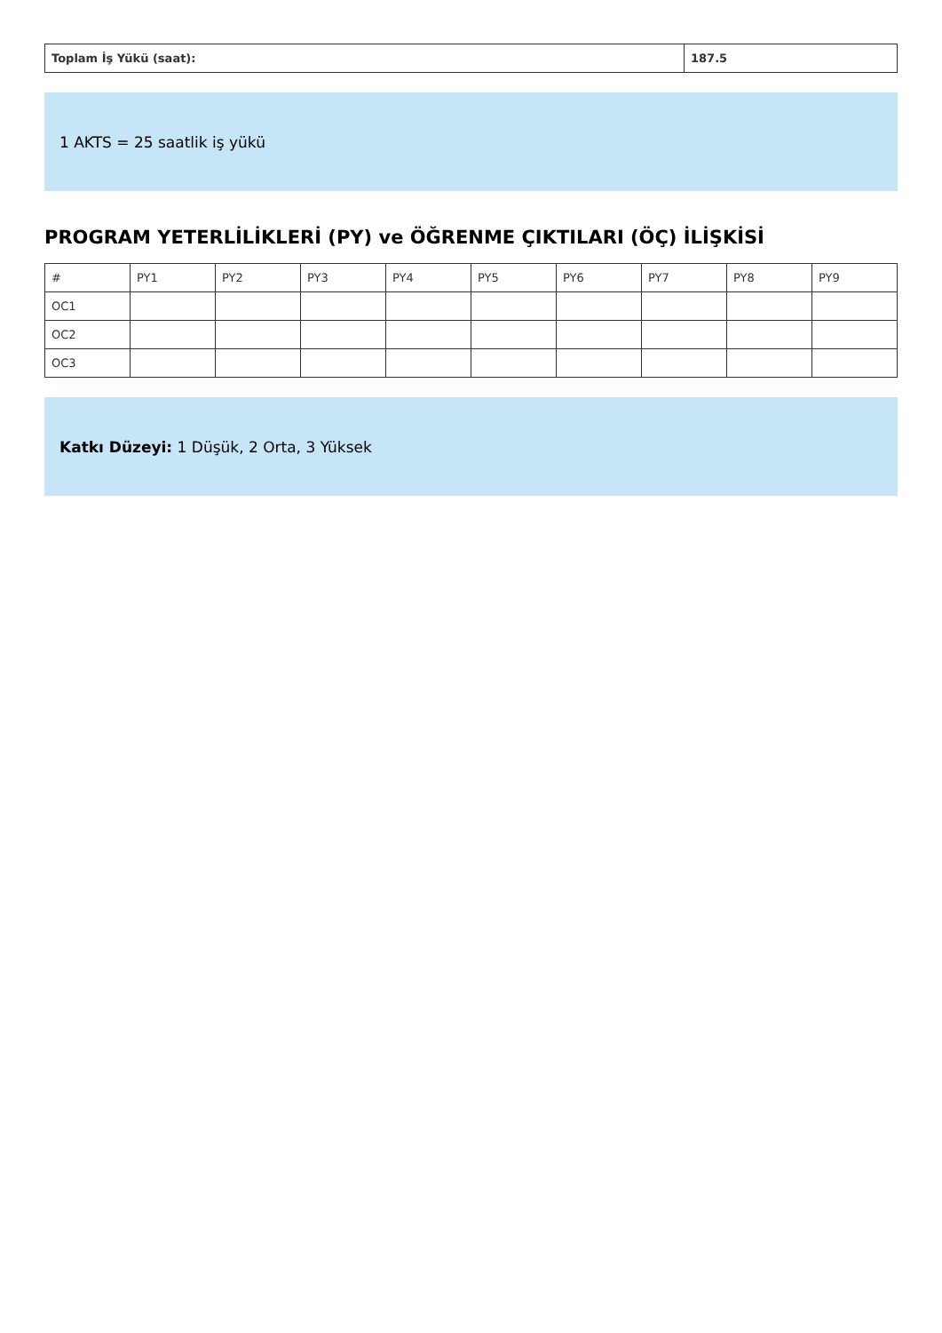| Toplam İş Yükü (saat): | 187.5 |
1 AKTS = 25 saatlik iş yükü
PROGRAM YETERLİLİKLERİ (PY) ve ÖĞRENME ÇIKTILARI (ÖÇ) İLİŞKİSİ
| # | PY1 | PY2 | PY3 | PY4 | PY5 | PY6 | PY7 | PY8 | PY9 |
| --- | --- | --- | --- | --- | --- | --- | --- | --- | --- |
| OC1 | | | | | | | | | |
| OC2 | | | | | | | | | |
| OC3 | | | | | | | | | |
Katkı Düzeyi: 1 Düşük, 2 Orta, 3 Yüksek